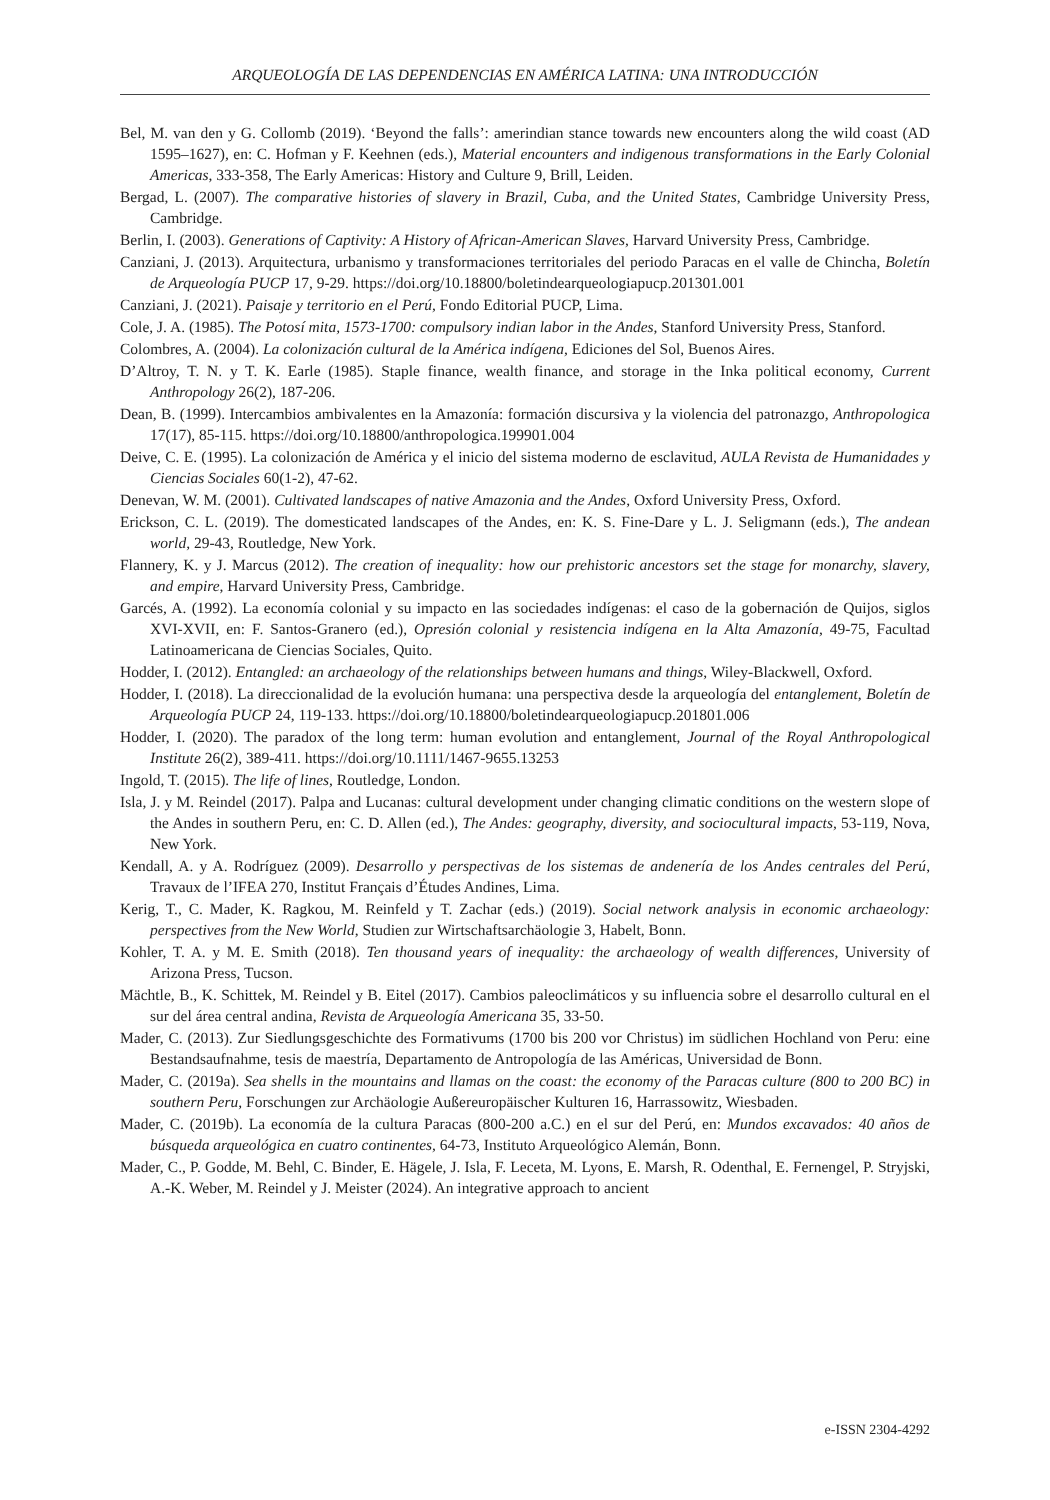ARQUEOLOGÍA DE LAS DEPENDENCIAS EN AMÉRICA LATINA: UNA INTRODUCCIÓN
Bel, M. van den y G. Collomb (2019). ‘Beyond the falls’: amerindian stance towards new encounters along the wild coast (AD 1595–1627), en: C. Hofman y F. Keehnen (eds.), Material encounters and indigenous transformations in the Early Colonial Americas, 333-358, The Early Americas: History and Culture 9, Brill, Leiden.
Bergad, L. (2007). The comparative histories of slavery in Brazil, Cuba, and the United States, Cambridge University Press, Cambridge.
Berlin, I. (2003). Generations of Captivity: A History of African-American Slaves, Harvard University Press, Cambridge.
Canziani, J. (2013). Arquitectura, urbanismo y transformaciones territoriales del periodo Paracas en el valle de Chincha, Boletín de Arqueología PUCP 17, 9-29. https://doi.org/10.18800/boletindearqueologiapucp.201301.001
Canziani, J. (2021). Paisaje y territorio en el Perú, Fondo Editorial PUCP, Lima.
Cole, J. A. (1985). The Potosí mita, 1573-1700: compulsory indian labor in the Andes, Stanford University Press, Stanford.
Colombres, A. (2004). La colonización cultural de la América indígena, Ediciones del Sol, Buenos Aires.
D’Altroy, T. N. y T. K. Earle (1985). Staple finance, wealth finance, and storage in the Inka political economy, Current Anthropology 26(2), 187-206.
Dean, B. (1999). Intercambios ambivalentes en la Amazonía: formación discursiva y la violencia del patronazgo, Anthropologica 17(17), 85-115. https://doi.org/10.18800/anthropologica.199901.004
Deive, C. E. (1995). La colonización de América y el inicio del sistema moderno de esclavitud, AULA Revista de Humanidades y Ciencias Sociales 60(1-2), 47-62.
Denevan, W. M. (2001). Cultivated landscapes of native Amazonia and the Andes, Oxford University Press, Oxford.
Erickson, C. L. (2019). The domesticated landscapes of the Andes, en: K. S. Fine-Dare y L. J. Seligmann (eds.), The andean world, 29-43, Routledge, New York.
Flannery, K. y J. Marcus (2012). The creation of inequality: how our prehistoric ancestors set the stage for monarchy, slavery, and empire, Harvard University Press, Cambridge.
Garcés, A. (1992). La economía colonial y su impacto en las sociedades indígenas: el caso de la gobernación de Quijos, siglos XVI-XVII, en: F. Santos-Granero (ed.), Opresión colonial y resistencia indígena en la Alta Amazonía, 49-75, Facultad Latinoamericana de Ciencias Sociales, Quito.
Hodder, I. (2012). Entangled: an archaeology of the relationships between humans and things, Wiley-Blackwell, Oxford.
Hodder, I. (2018). La direccionalidad de la evolución humana: una perspectiva desde la arqueología del entanglement, Boletín de Arqueología PUCP 24, 119-133. https://doi.org/10.18800/boletindearqueologiapucp.201801.006
Hodder, I. (2020). The paradox of the long term: human evolution and entanglement, Journal of the Royal Anthropological Institute 26(2), 389-411. https://doi.org/10.1111/1467-9655.13253
Ingold, T. (2015). The life of lines, Routledge, London.
Isla, J. y M. Reindel (2017). Palpa and Lucanas: cultural development under changing climatic conditions on the western slope of the Andes in southern Peru, en: C. D. Allen (ed.), The Andes: geography, diversity, and sociocultural impacts, 53-119, Nova, New York.
Kendall, A. y A. Rodríguez (2009). Desarrollo y perspectivas de los sistemas de andenería de los Andes centrales del Perú, Travaux de l’IFEA 270, Institut Français d’Études Andines, Lima.
Kerig, T., C. Mader, K. Ragkou, M. Reinfeld y T. Zachar (eds.) (2019). Social network analysis in economic archaeology: perspectives from the New World, Studien zur Wirtschaftsarchäologie 3, Habelt, Bonn.
Kohler, T. A. y M. E. Smith (2018). Ten thousand years of inequality: the archaeology of wealth differences, University of Arizona Press, Tucson.
Mächtle, B., K. Schittek, M. Reindel y B. Eitel (2017). Cambios paleoclimáticos y su influencia sobre el desarrollo cultural en el sur del área central andina, Revista de Arqueología Americana 35, 33-50.
Mader, C. (2013). Zur Siedlungsgeschichte des Formativums (1700 bis 200 vor Christus) im südlichen Hochland von Peru: eine Bestandsaufnahme, tesis de maestría, Departamento de Antropología de las Américas, Universidad de Bonn.
Mader, C. (2019a). Sea shells in the mountains and llamas on the coast: the economy of the Paracas culture (800 to 200 BC) in southern Peru, Forschungen zur Archäologie Außereuropäischer Kulturen 16, Harrassowitz, Wiesbaden.
Mader, C. (2019b). La economía de la cultura Paracas (800-200 a.C.) en el sur del Perú, en: Mundos excavados: 40 años de búsqueda arqueológica en cuatro continentes, 64-73, Instituto Arqueológico Alemán, Bonn.
Mader, C., P. Godde, M. Behl, C. Binder, E. Hägele, J. Isla, F. Leceta, M. Lyons, E. Marsh, R. Odenthal, E. Fernengel, P. Stryjski, A.-K. Weber, M. Reindel y J. Meister (2024). An integrative approach to ancient
e-ISSN 2304-4292